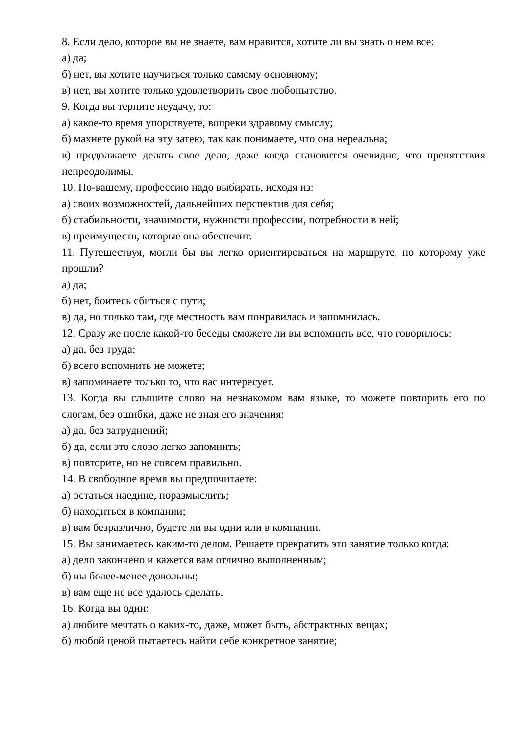8. Если дело, которое вы не знаете, вам нравится, хотите ли вы знать о нем все:
а) да;
б) нет, вы хотите научиться только самому основному;
в) нет, вы хотите только удовлетворить свое любопытство.
9. Когда вы терпите неудачу, то:
а) какое-то время упорствуете, вопреки здравому смыслу;
б) махнете рукой на эту затею, так как понимаете, что она нереальна;
в) продолжаете делать свое дело, даже когда становится очевидно, что препятствия непреодолимы.
10. По-вашему, профессию надо выбирать, исходя из:
а) своих возможностей, дальнейших перспектив для себя;
б) стабильности, значимости, нужности профессии, потребности в ней;
в) преимуществ, которые она обеспечит.
11. Путешествуя, могли бы вы легко ориентироваться на маршруте, по которому уже прошли?
а) да;
б) нет, боитесь сбиться с пути;
в) да, но только там, где местность вам понравилась и запомнилась.
12. Сразу же после какой-то беседы сможете ли вы вспомнить все, что говорилось:
а) да, без труда;
б) всего вспомнить не можете;
в) запоминаете только то, что вас интересует.
13. Когда вы слышите слово на незнакомом вам языке, то можете повторить его по слогам, без ошибки, даже не зная его значения:
а) да, без затруднений;
б) да, если это слово легко запомнить;
в) повторите, но не совсем правильно.
14. В свободное время вы предпочитаете:
а) остаться наедине, поразмыслить;
б) находиться в компании;
в) вам безразлично, будете ли вы одни или в компании.
15. Вы занимаетесь каким-то делом. Решаете прекратить это занятие только когда:
а) дело закончено и кажется вам отлично выполненным;
б) вы более-менее довольны;
в) вам еще не все удалось сделать.
16. Когда вы один:
а) любите мечтать о каких-то, даже, может быть, абстрактных вещах;
б) любой ценой пытаетесь найти себе конкретное занятие;